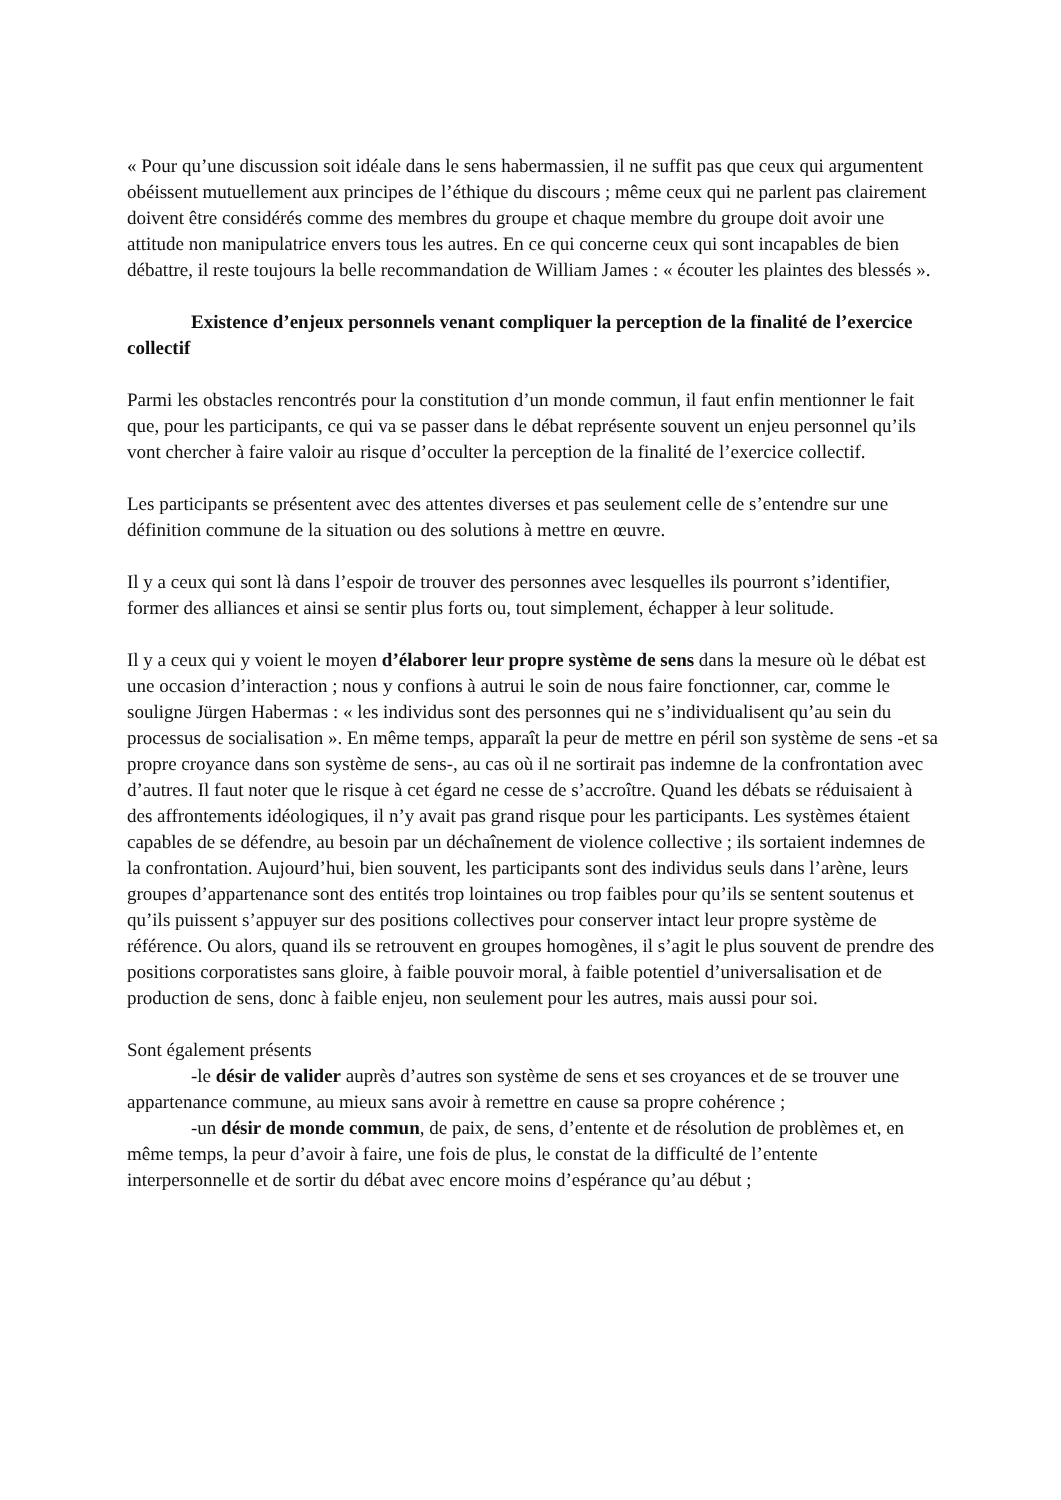« Pour qu’une discussion soit idéale dans le sens habermassien, il ne suffit pas que ceux qui argumentent obéissent mutuellement aux principes de l’éthique du discours ; même ceux qui ne parlent pas clairement doivent être considérés comme des membres du groupe et chaque membre du groupe doit avoir une attitude non manipulatrice envers tous les autres. En ce qui concerne ceux qui sont incapables de bien débattre, il reste toujours la belle recommandation de William James : « écouter les plaintes des blessés ».
Existence d’enjeux personnels venant compliquer la perception de la finalité de l’exercice collectif
Parmi les obstacles rencontrés pour la constitution d’un monde commun, il faut enfin mentionner le fait que, pour les participants, ce qui va se passer dans le débat représente souvent un enjeu personnel qu’ils vont chercher à faire valoir au risque d’occulter la perception de la finalité de l’exercice collectif.
Les participants se présentent avec des attentes diverses et pas seulement celle de s’entendre sur une définition commune de la situation ou des solutions à mettre en œuvre.
Il y a ceux qui sont là dans l’espoir de trouver des personnes avec lesquelles ils pourront s’identifier, former des alliances et ainsi se sentir plus forts ou, tout simplement, échapper à leur solitude.
Il y a ceux qui y voient le moyen d’élaborer leur propre système de sens dans la mesure où le débat est une occasion d’interaction ; nous y confions à autrui le soin de nous faire fonctionner, car, comme le souligne Jürgen Habermas : « les individus sont des personnes qui ne s’individualisent qu’au sein du processus de socialisation ». En même temps, apparaît la peur de mettre en péril son système de sens -et sa propre croyance dans son système de sens-, au cas où il ne sortirait pas indemne de la confrontation avec d’autres. Il faut noter que le risque à cet égard ne cesse de s’accroître. Quand les débats se réduisaient à des affrontements idéologiques, il n’y avait pas grand risque pour les participants. Les systèmes étaient capables de se défendre, au besoin par un déchaînement de violence collective ; ils sortaient indemnes de la confrontation. Aujourd’hui, bien souvent, les participants sont des individus seuls dans l’arène, leurs groupes d’appartenance sont des entités trop lointaines ou trop faibles pour qu’ils se sentent soutenus et qu’ils puissent s’appuyer sur des positions collectives pour conserver intact leur propre système de référence. Ou alors, quand ils se retrouvent en groupes homogènes, il s’agit le plus souvent de prendre des positions corporatistes sans gloire, à faible pouvoir moral, à faible potentiel d’universalisation et de production de sens, donc à faible enjeu, non seulement pour les autres, mais aussi pour soi.
Sont également présents
-le désir de valider auprès d’autres son système de sens et ses croyances et de se trouver une appartenance commune, au mieux sans avoir à remettre en cause sa propre cohérence ;
-un désir de monde commun, de paix, de sens, d’entente et de résolution de problèmes et, en même temps, la peur d’avoir à faire, une fois de plus, le constat de la difficulté de l’entente interpersonnelle et de sortir du débat avec encore moins d’espérance qu’au début ;